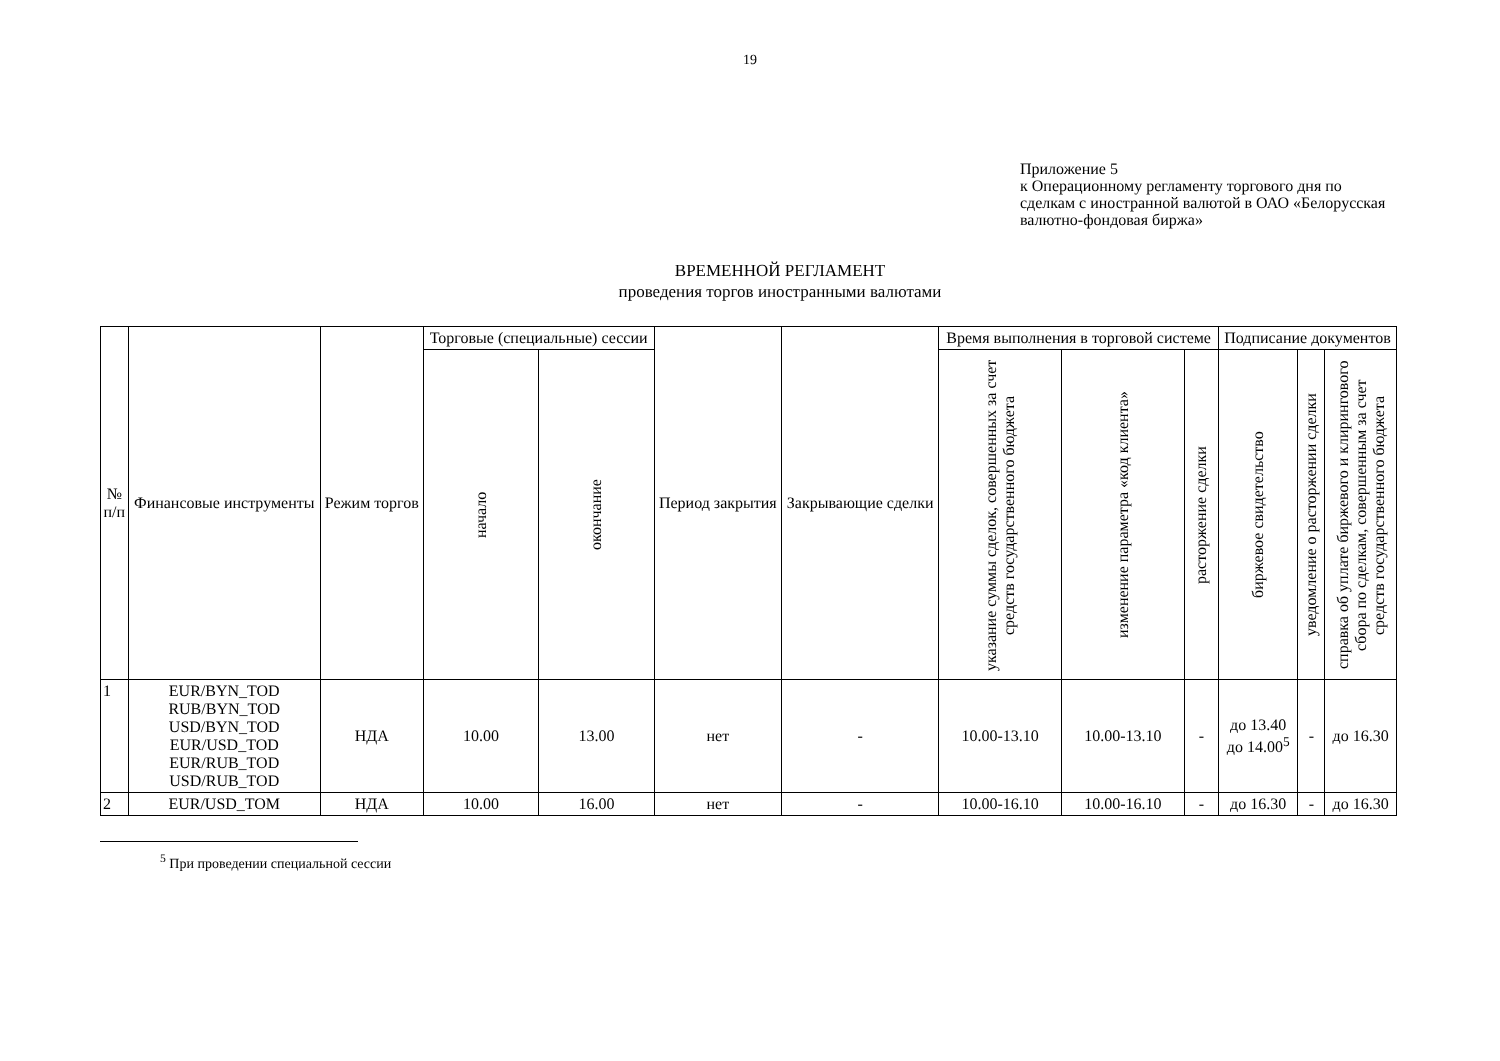19
Приложение 5
к Операционному регламенту торгового дня по сделкам с иностранной валютой в ОАО «Белорусская валютно-фондовая биржа»
ВРЕМЕННОЙ РЕГЛАМЕНТ
проведения торгов иностранными валютами
| № п/п | Финансовые инструменты | Режим торгов | Торговые (специальные) сессии | | Период закрытия | Закрывающие сделки | Время выполнения в торговой системе | | | Подписание документов | | |
| --- | --- | --- | --- | --- | --- | --- | --- | --- | --- | --- | --- | --- |
| | | | начало | окончание | | | указание суммы сделок, совершенных за счет средств государственного бюджета | изменение параметра «код клиента» | расторжение сделки | биржевое свидетельство | уведомление о расторжении сделки | справка об уплате биржевого и клирингового сбора по сделкам, совершенным за счет средств государственного бюджета |
| 1 | EUR/BYN_TOD RUB/BYN_TOD USD/BYN_TOD EUR/USD_TOD EUR/RUB_TOD USD/RUB_TOD | НДА | 10.00 | 13.00 | нет | - | 10.00-13.10 | 10.00-13.10 | - | до 13.40 до 14.00<sup>5</sup> | - | до 16.30 |
| 2 | EUR/USD_TOM | НДА | 10.00 | 16.00 | нет | - | 10.00-16.10 | 10.00-16.10 | - | до 16.30 | - | до 16.30 |
<sup>5</sup> При проведении специальной сессии